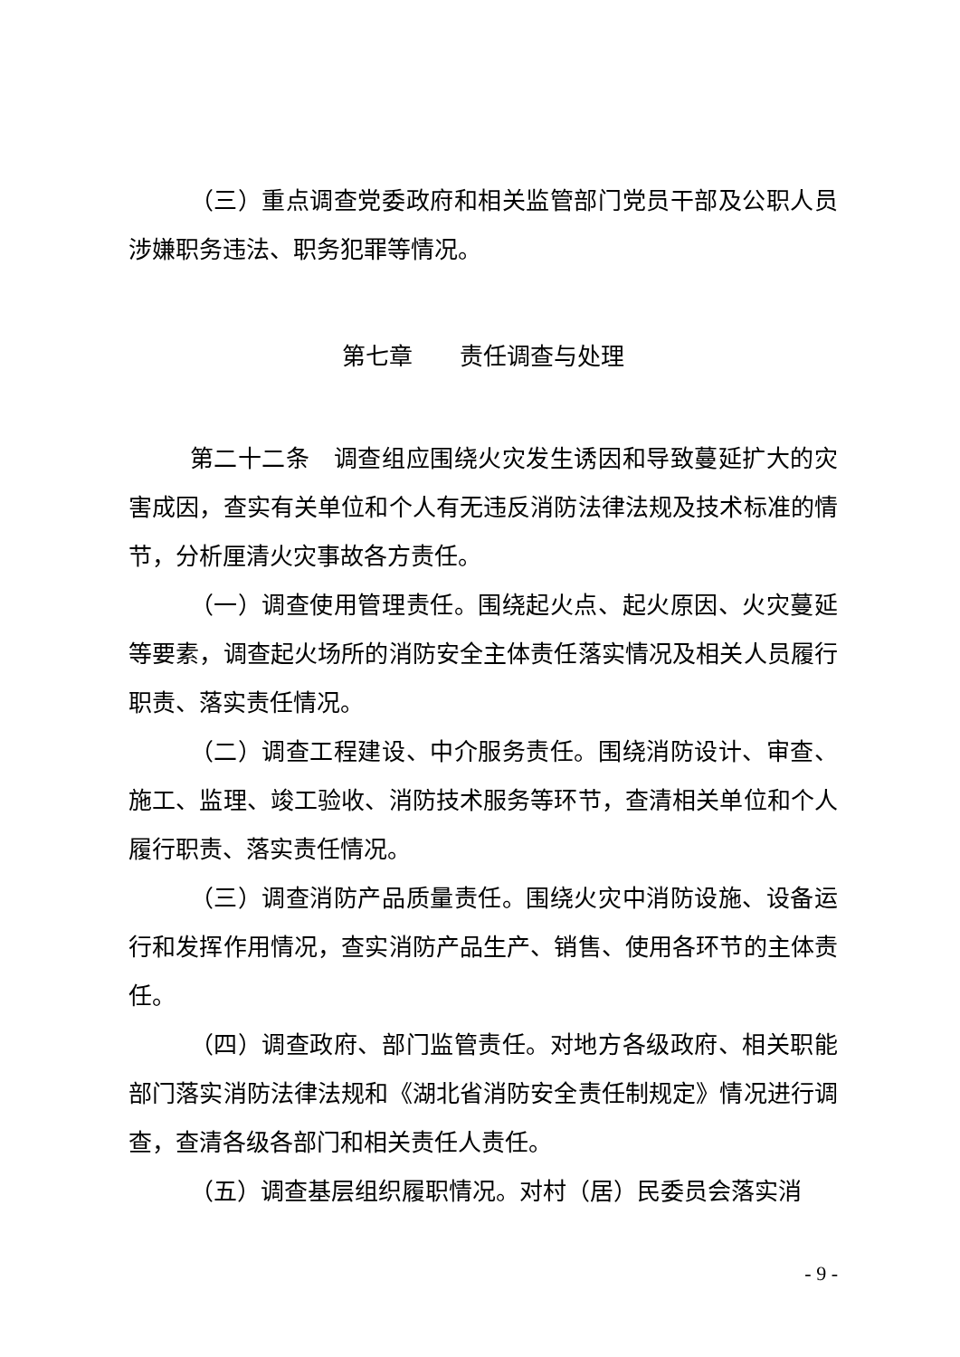（三）重点调查党委政府和相关监管部门党员干部及公职人员涉嫌职务违法、职务犯罪等情况。
第七章　　责任调查与处理
第二十二条　调查组应围绕火灾发生诱因和导致蔓延扩大的灾害成因，查实有关单位和个人有无违反消防法律法规及技术标准的情节，分析厘清火灾事故各方责任。
（一）调查使用管理责任。围绕起火点、起火原因、火灾蔓延等要素，调查起火场所的消防安全主体责任落实情况及相关人员履行职责、落实责任情况。
（二）调查工程建设、中介服务责任。围绕消防设计、审查、施工、监理、竣工验收、消防技术服务等环节，查清相关单位和个人履行职责、落实责任情况。
（三）调查消防产品质量责任。围绕火灾中消防设施、设备运行和发挥作用情况，查实消防产品生产、销售、使用各环节的主体责任。
（四）调查政府、部门监管责任。对地方各级政府、相关职能部门落实消防法律法规和《湖北省消防安全责任制规定》情况进行调查，查清各级各部门和相关责任人责任。
（五）调查基层组织履职情况。对村（居）民委员会落实消
- 9 -